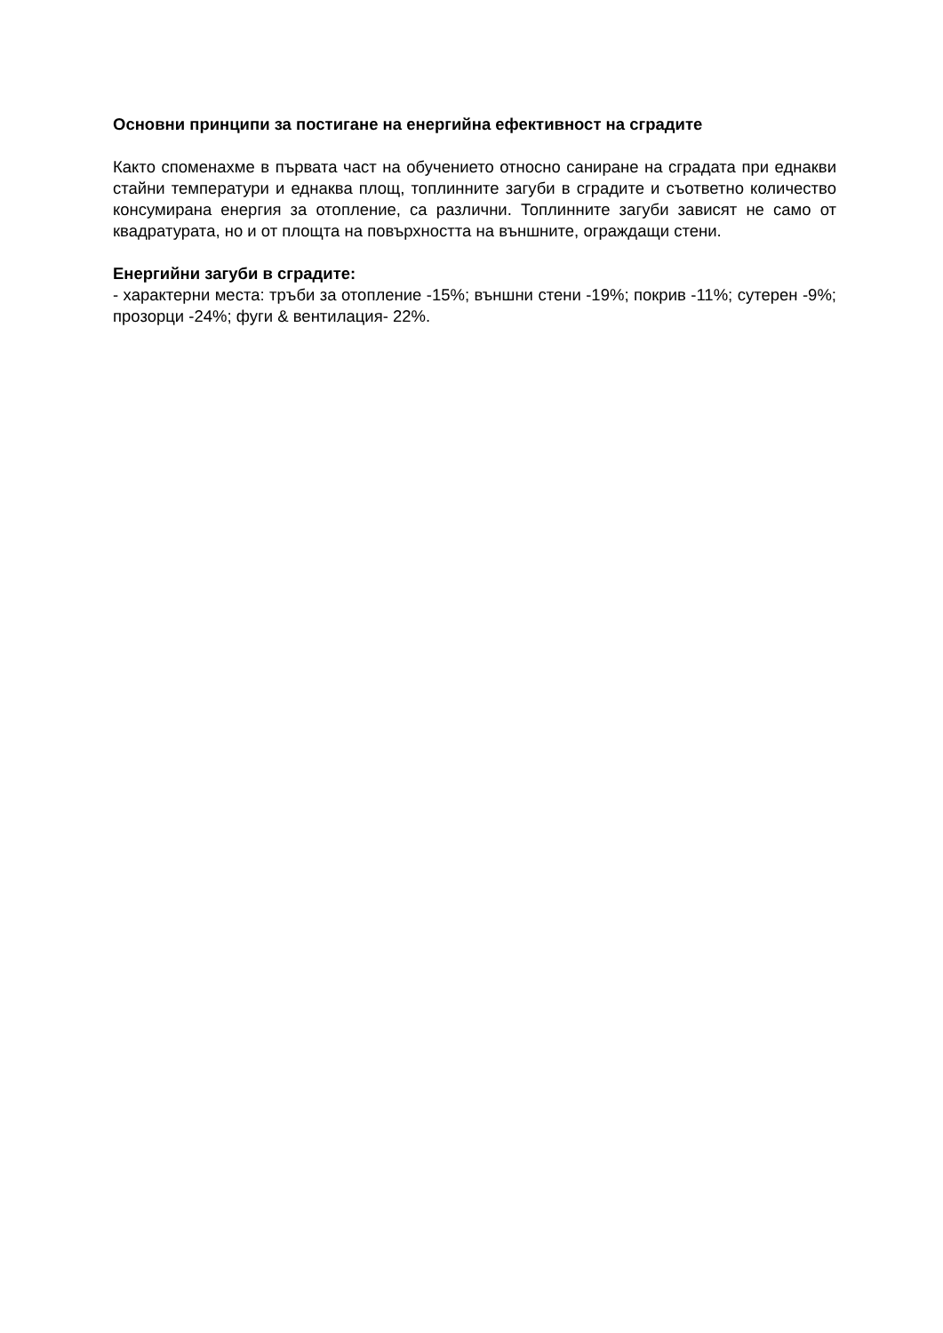Основни принципи за постигане на енергийна ефективност на сградите
Както споменахме в първата част на обучението относно саниране на сградата при еднакви стайни температури и еднаква площ, топлинните загуби в сградите и съответно количество консумирана енергия за отопление, са различни. Топлинните загуби зависят не само от квадратурата, но и от площта на повърхността на външните, ограждащи стени.
Енергийни загуби в сградите:
- характерни места: тръби за отопление -15%; външни стени -19%; покрив -11%; сутерен -9%; прозорци -24%; фуги & вентилация- 22%.